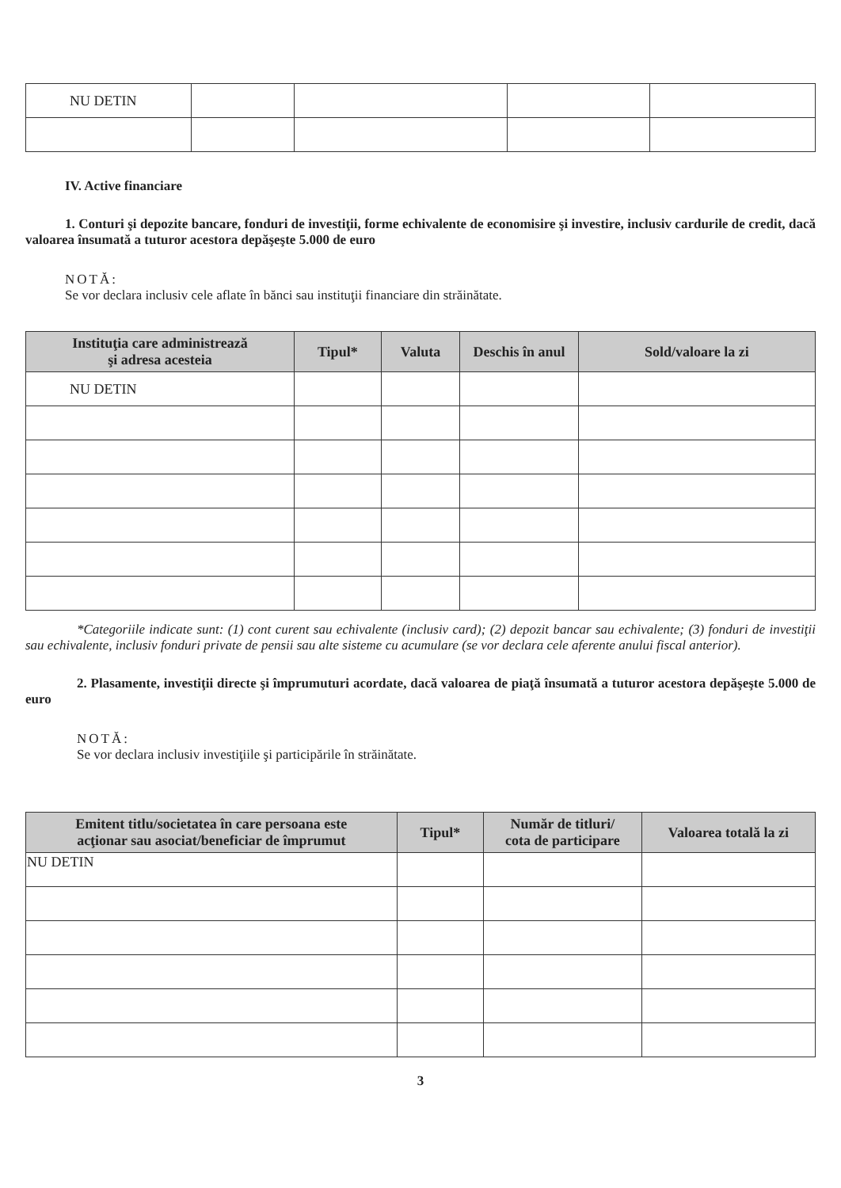| NU DETIN | | | | |
IV. Active financiare
1. Conturi şi depozite bancare, fonduri de investiţii, forme echivalente de economisire şi investire, inclusiv cardurile de credit, dacă valoarea însumată a tuturor acestora depăşeşte 5.000 de euro
NOTĂ:
Se vor declara inclusiv cele aflate în bănci sau instituţii financiare din străinătate.
| Instituţia care administrează şi adresa acesteia | Tipul* | Valuta | Deschis în anul | Sold/valoare la zi |
| --- | --- | --- | --- | --- |
| NU DETIN | | | | |
*Categoriile indicate sunt: (1) cont curent sau echivalente (inclusiv card); (2) depozit bancar sau echivalente; (3) fonduri de investiţii sau echivalente, inclusiv fonduri private de pensii sau alte sisteme cu acumulare (se vor declara cele aferente anului fiscal anterior).
2. Plasamente, investiţii directe şi împrumuturi acordate, dacă valoarea de piaţă însumată a tuturor acestora depăşeşte 5.000 de euro
NOTĂ:
Se vor declara inclusiv investiţiile şi participările în străinătate.
| Emitent titlu/societatea în care persoana este acţionar sau asociat/beneficiar de împrumut | Tipul* | Număr de titluri/ cota de participare | Valoarea totală la zi |
| --- | --- | --- | --- |
| NU DETIN | | | |
3